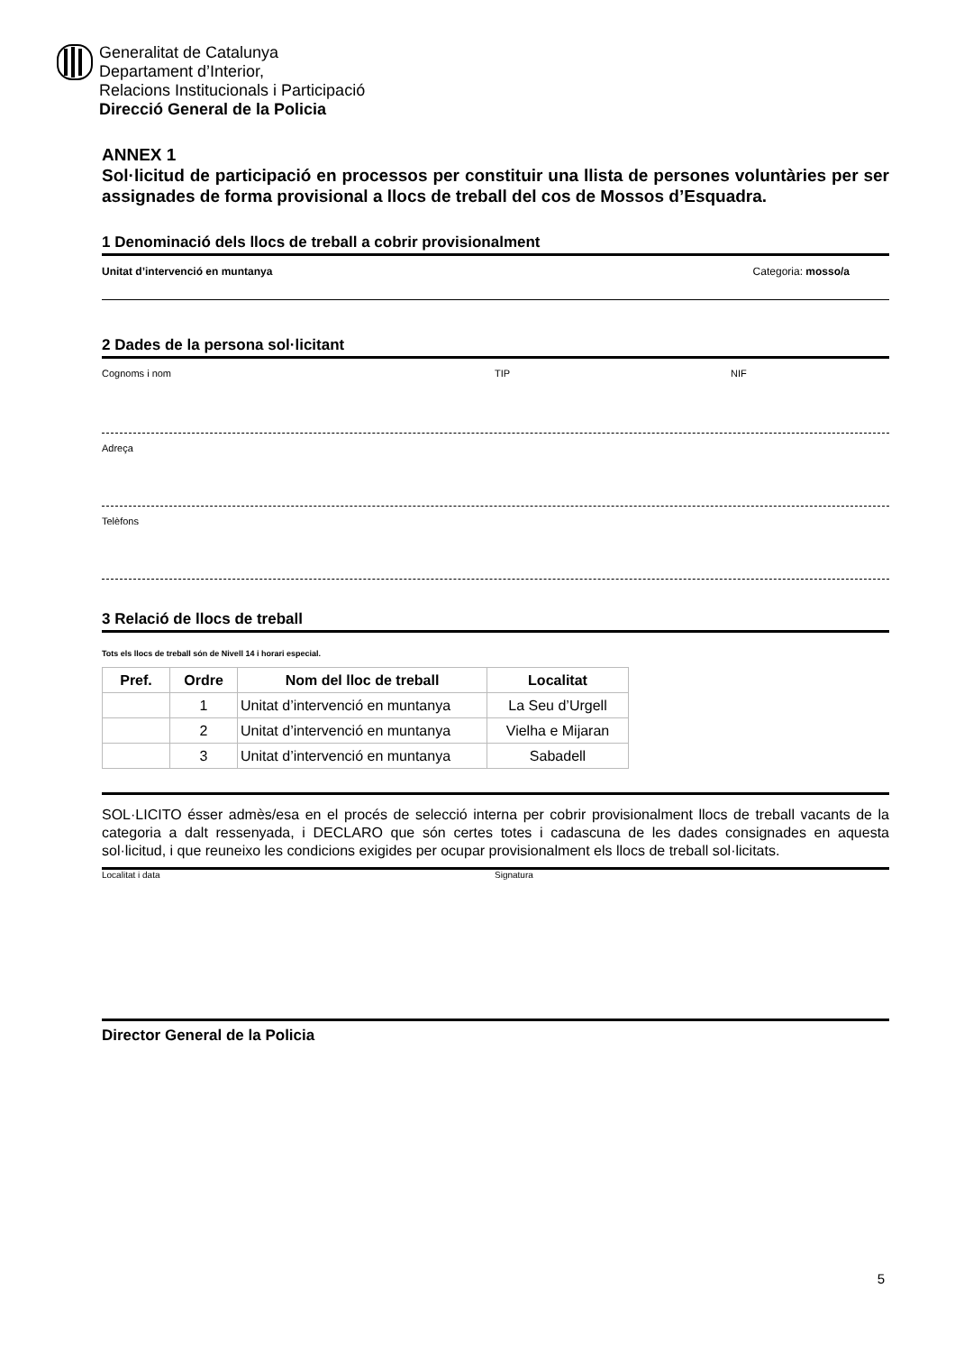Generalitat de Catalunya
Departament d’Interior,
Relacions Institucionals i Participació
Direcció General de la Policia
ANNEX 1
Sol·licitud de participació en processos per constituir una llista de persones voluntàries per ser assignades de forma provisional a llocs de treball del cos de Mossos d’Esquadra.
1 Denominació dels llocs de treball a cobrir provisionalment
Unitat d’intervenció en muntanya Categoria: mosso/a
2 Dades de la persona sol·licitant
Cognoms i nom TIP NIF
Adreça
Telèfons
3 Relació de llocs de treball
Tots els llocs de treball són de Nivell 14 i horari especial.
| Pref. | Ordre | Nom del lloc de treball | Localitat |
| --- | --- | --- | --- |
| | 1 | Unitat d’intervenció en muntanya | La Seu d’Urgell |
| | 2 | Unitat d’intervenció en muntanya | Vielha e Mijaran |
| | 3 | Unitat d’intervenció en muntanya | Sabadell |
SOL·LICITO ésser admès/esa en el procés de selecció interna per cobrir provisionalment llocs de treball vacants de la categoria a dalt ressenyada, i DECLARO que són certes totes i cadascuna de les dades consignades en aquesta sol·licitud, i que reuneixo les condicions exigides per ocupar provisionalment els llocs de treball sol·licitats.
Localitat i data Signatura
Director General de la Policia
5